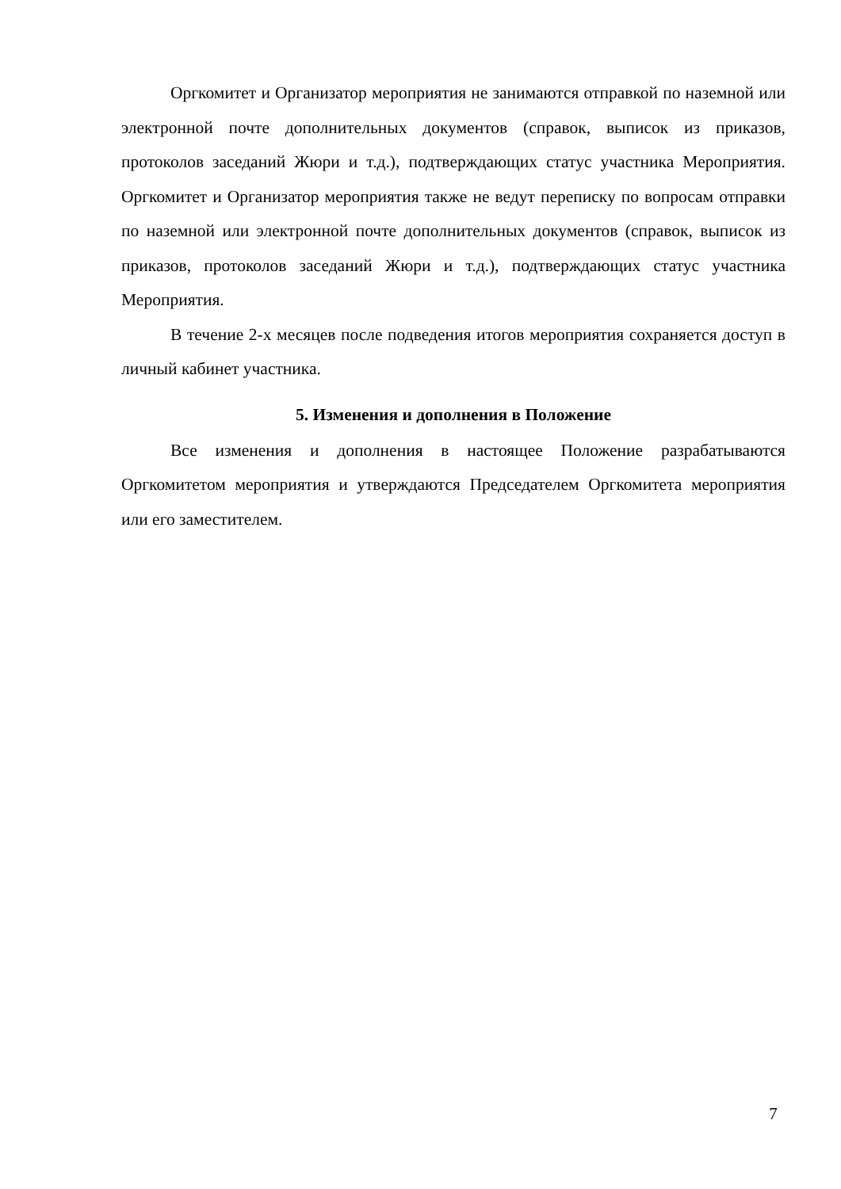Оргкомитет и Организатор мероприятия не занимаются отправкой по наземной или электронной почте дополнительных документов (справок, выписок из приказов, протоколов заседаний Жюри и т.д.), подтверждающих статус участника Мероприятия. Оргкомитет и Организатор мероприятия также не ведут переписку по вопросам отправки по наземной или электронной почте дополнительных документов (справок, выписок из приказов, протоколов заседаний Жюри и т.д.), подтверждающих статус участника Мероприятия.
В течение 2-х месяцев после подведения итогов мероприятия сохраняется доступ в личный кабинет участника.
5. Изменения и дополнения в Положение
Все изменения и дополнения в настоящее Положение разрабатываются Оргкомитетом мероприятия и утверждаются Председателем Оргкомитета мероприятия или его заместителем.
7